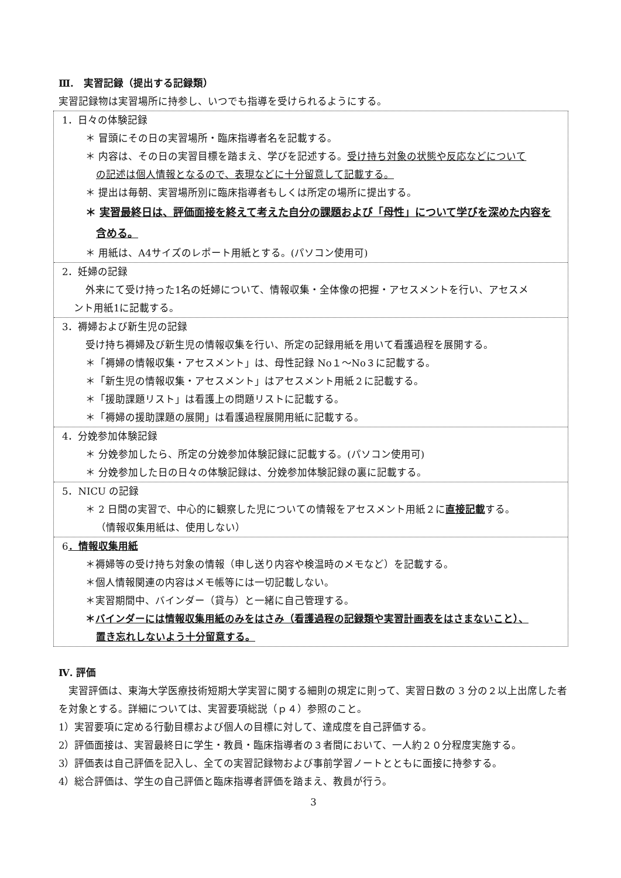Ⅲ.　実習記録（提出する記録類）
実習記録物は実習場所に持参し、いつでも指導を受けられるようにする。
1．日々の体験記録
＊ 冒頭にその日の実習場所・臨床指導者名を記載する。
＊ 内容は、その日の実習目標を踏まえ、学びを記述する。受け持ち対象の状態や反応などについて
の記述は個人情報となるので、表現などに十分留意して記載する。
＊ 提出は毎朝、実習場所別に臨床指導者もしくは所定の場所に提出する。
＊ 実習最終日は、評価面接を終えて考えた自分の課題および「母性」について学びを深めた内容を
含める。
＊ 用紙は、A4サイズのレポート用紙とする。(パソコン使用可)
2．妊婦の記録
外来にて受け持った1名の妊婦について、情報収集・全体像の把握・アセスメントを行い、アセスメ
ント用紙1に記載する。
3．褥婦および新生児の記録
受け持ち褥婦及び新生児の情報収集を行い、所定の記録用紙を用いて看護過程を展開する。
＊「褥婦の情報収集・アセスメント」は、母性記録 No１～No３に記載する。
＊「新生児の情報収集・アセスメント」はアセスメント用紙２に記載する。
＊「援助課題リスト」は看護上の問題リストに記載する。
＊「褥婦の援助課題の展開」は看護過程展開用紙に記載する。
4．分娩参加体験記録
＊ 分娩参加したら、所定の分娩参加体験記録に記載する。(パソコン使用可)
＊ 分娩参加した日の日々の体験記録は、分娩参加体験記録の裏に記載する。
5．NICU の記録
＊ 2 日間の実習で、中心的に観察した児についての情報をアセスメント用紙２に直接記載する。
（情報収集用紙は、使用しない）
6．情報収集用紙
＊褥婦等の受け持ち対象の情報（申し送り内容や検温時のメモなど）を記載する。
＊個人情報関連の内容はメモ帳等には一切記載しない。
＊実習期間中、バインダー（貸与）と一緒に自己管理する。
＊バインダーには情報収集用紙のみをはさみ（看護過程の記録類や実習計画表をはさまないこと）、
置き忘れしないよう十分留意する。
Ⅳ. 評価
　実習評価は、東海大学医療技術短期大学実習に関する細則の規定に則って、実習日数の 3 分の２以上出席した者を対象とする。詳細については、実習要項総説（ｐ４）参照のこと。
1）実習要項に定める行動目標および個人の目標に対して、達成度を自己評価する。
2）評価面接は、実習最終日に学生・教員・臨床指導者の３者間において、一人約２０分程度実施する。
3）評価表は自己評価を記入し、全ての実習記録物および事前学習ノートとともに面接に持参する。
4）総合評価は、学生の自己評価と臨床指導者評価を踏まえ、教員が行う。
3